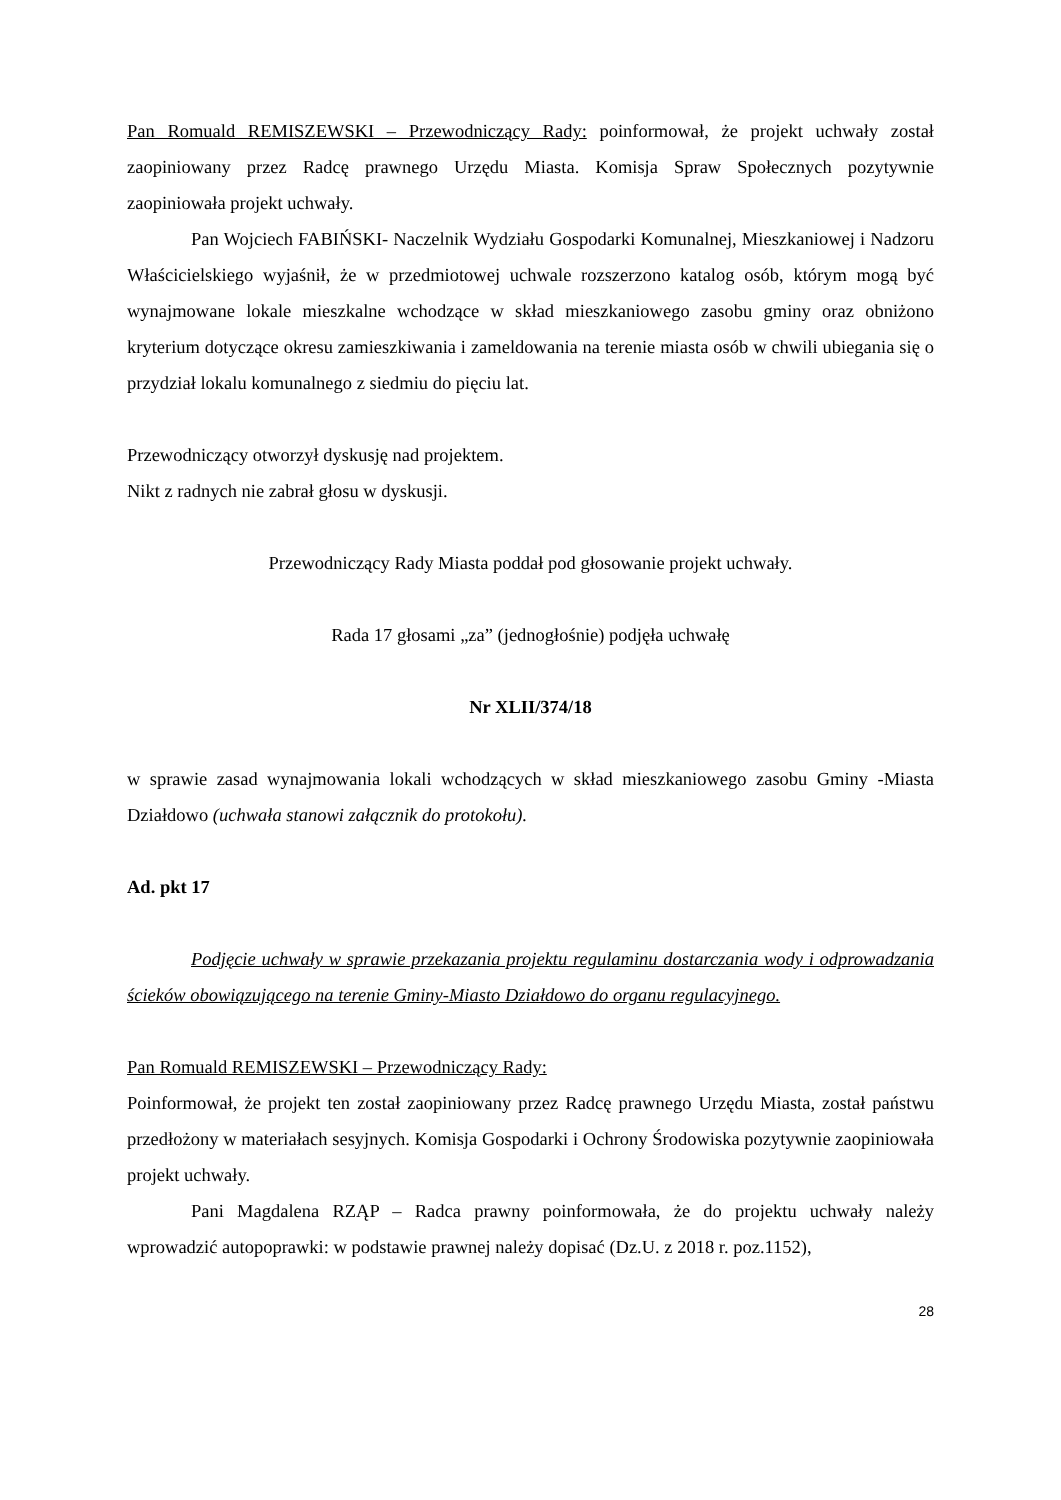Pan Romuald REMISZEWSKI – Przewodniczący Rady: poinformował, że projekt uchwały został zaopiniowany przez Radcę prawnego Urzędu Miasta. Komisja Spraw Społecznych pozytywnie zaopiniowała projekt uchwały.
Pan Wojciech FABIŃSKI- Naczelnik Wydziału Gospodarki Komunalnej, Mieszkaniowej i Nadzoru Właścicielskiego wyjaśnił, że w przedmiotowej uchwale rozszerzono katalog osób, którym mogą być wynajmowane lokale mieszkalne wchodzące w skład mieszkaniowego zasobu gminy oraz obniżono kryterium dotyczące okresu zamieszkiwania i zameldowania na terenie miasta osób w chwili ubiegania się o przydział lokalu komunalnego z siedmiu do pięciu lat.
Przewodniczący otworzył dyskusję nad projektem.
Nikt z radnych nie zabrał głosu w dyskusji.
Przewodniczący Rady Miasta poddał pod głosowanie projekt uchwały.
Rada 17 głosami „za” (jednogłośnie) podjęła uchwałę
Nr XLII/374/18
w sprawie zasad wynajmowania lokali wchodzących w skład mieszkaniowego zasobu Gminy -Miasta Działdowo (uchwała stanowi załącznik do protokołu).
Ad. pkt 17
Podjęcie uchwały w sprawie przekazania projektu regulaminu dostarczania wody i odprowadzania ścieków obowiązującego na terenie Gminy-Miasto Działdowo do organu regulacyjnego.
Pan Romuald REMISZEWSKI – Przewodniczący Rady:
Poinformował, że projekt ten został zaopiniowany przez Radcę prawnego Urzędu Miasta, został państwu przedłożony w materiałach sesyjnych. Komisja Gospodarki i Ochrony Środowiska pozytywnie zaopiniowała projekt uchwały.
Pani Magdalena RZĄP – Radca prawny poinformowała, że do projektu uchwały należy wprowadzić autopoprawki: w podstawie prawnej należy dopisać (Dz.U. z 2018 r. poz.1152),
28